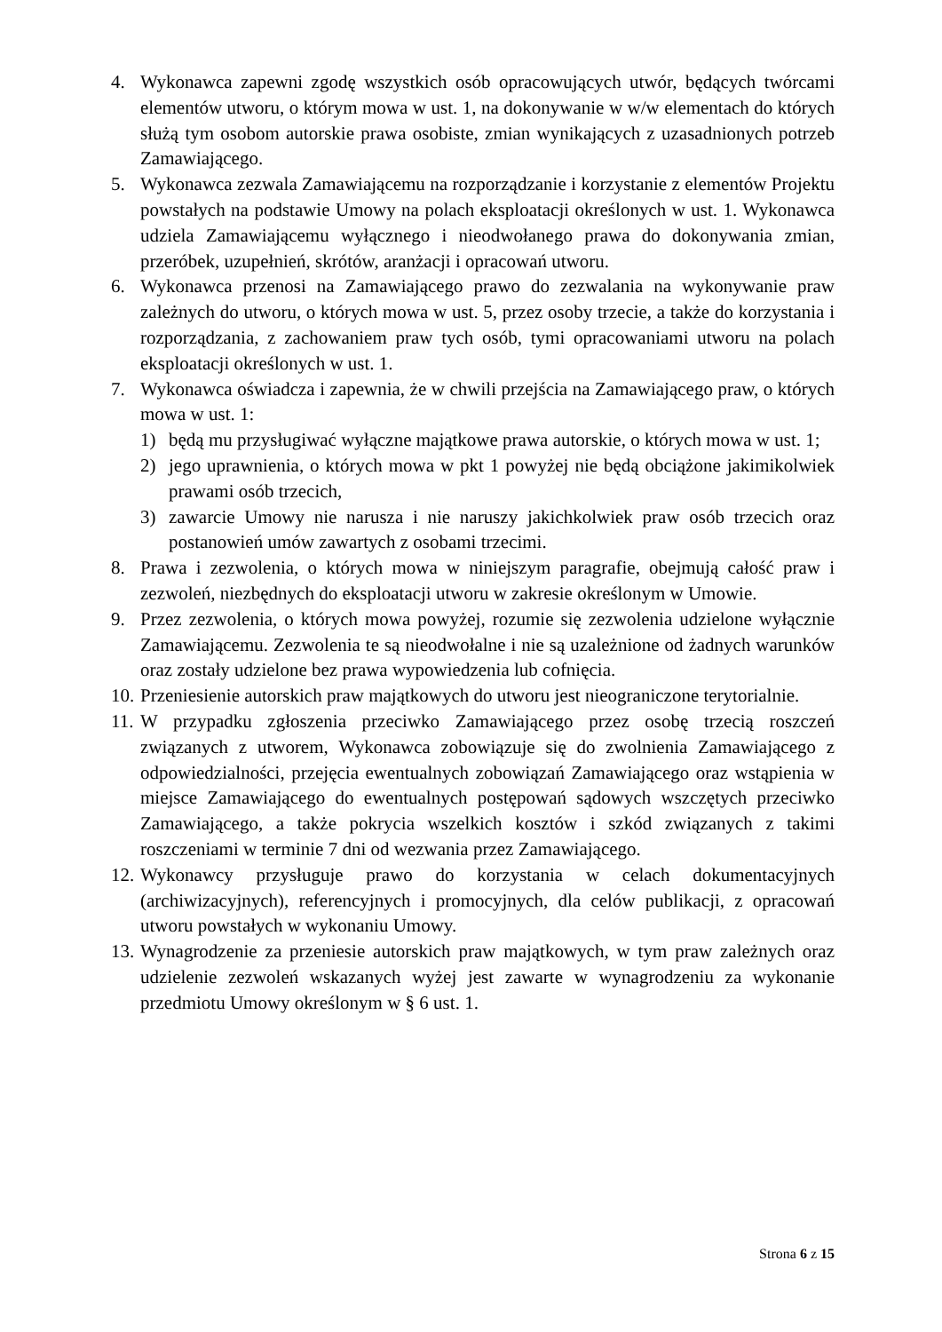4. Wykonawca zapewni zgodę wszystkich osób opracowujących utwór, będących twórcami elementów utworu, o którym mowa w ust. 1, na dokonywanie w w/w elementach do których służą tym osobom autorskie prawa osobiste, zmian wynikających z uzasadnionych potrzeb Zamawiającego.
5. Wykonawca zezwala Zamawiającemu na rozporządzanie i korzystanie z elementów Projektu powstałych na podstawie Umowy na polach eksploatacji określonych w ust. 1. Wykonawca udziela Zamawiającemu wyłącznego i nieodwołanego prawa do dokonywania zmian, przeróbek, uzupełnień, skrótów, aranżacji i opracowań utworu.
6. Wykonawca przenosi na Zamawiającego prawo do zezwalania na wykonywanie praw zależnych do utworu, o których mowa w ust. 5, przez osoby trzecie, a także do korzystania i rozporządzania, z zachowaniem praw tych osób, tymi opracowaniami utworu na polach eksploatacji określonych w ust. 1.
7. Wykonawca oświadcza i zapewnia, że w chwili przejścia na Zamawiającego praw, o których mowa w ust. 1:
1) będą mu przysługiwać wyłączne majątkowe prawa autorskie, o których mowa w ust. 1;
2) jego uprawnienia, o których mowa w pkt 1 powyżej nie będą obciążone jakimikolwiek prawami osób trzecich,
3) zawarcie Umowy nie narusza i nie naruszy jakichkolwiek praw osób trzecich oraz postanowień umów zawartych z osobami trzecimi.
8. Prawa i zezwolenia, o których mowa w niniejszym paragrafie, obejmują całość praw i zezwoleń, niezbędnych do eksploatacji utworu w zakresie określonym w Umowie.
9. Przez zezwolenia, o których mowa powyżej, rozumie się zezwolenia udzielone wyłącznie Zamawiającemu. Zezwolenia te są nieodwołalne i nie są uzależnione od żadnych warunków oraz zostały udzielone bez prawa wypowiedzenia lub cofnięcia.
10.
Przeniesienie autorskich praw majątkowych do utworu jest nieograniczone terytorialnie.
11.
W przypadku zgłoszenia przeciwko Zamawiającego przez osobę trzecią roszczeń związanych z utworem, Wykonawca zobowiązuje się do zwolnienia Zamawiającego z odpowiedzialności, przejęcia ewentualnych zobowiązań Zamawiającego oraz wstąpienia w miejsce Zamawiającego do ewentualnych postępowań sądowych wszczętych przeciwko Zamawiającego, a także pokrycia wszelkich kosztów i szkód związanych z takimi roszczeniami w terminie 7 dni od wezwania przez Zamawiającego.
12.
Wykonawcy przysługuje prawo do korzystania w celach dokumentacyjnych (archiwizacyjnych), referencyjnych i promocyjnych, dla celów publikacji, z opracowań utworu powstałych w wykonaniu Umowy.
13.
Wynagrodzenie za przeniesie autorskich praw majątkowych, w tym praw zależnych oraz udzielenie zezwoleń wskazanych wyżej jest zawarte w wynagrodzeniu za wykonanie przedmiotu Umowy określonym w § 6 ust. 1.
Strona 6 z 15